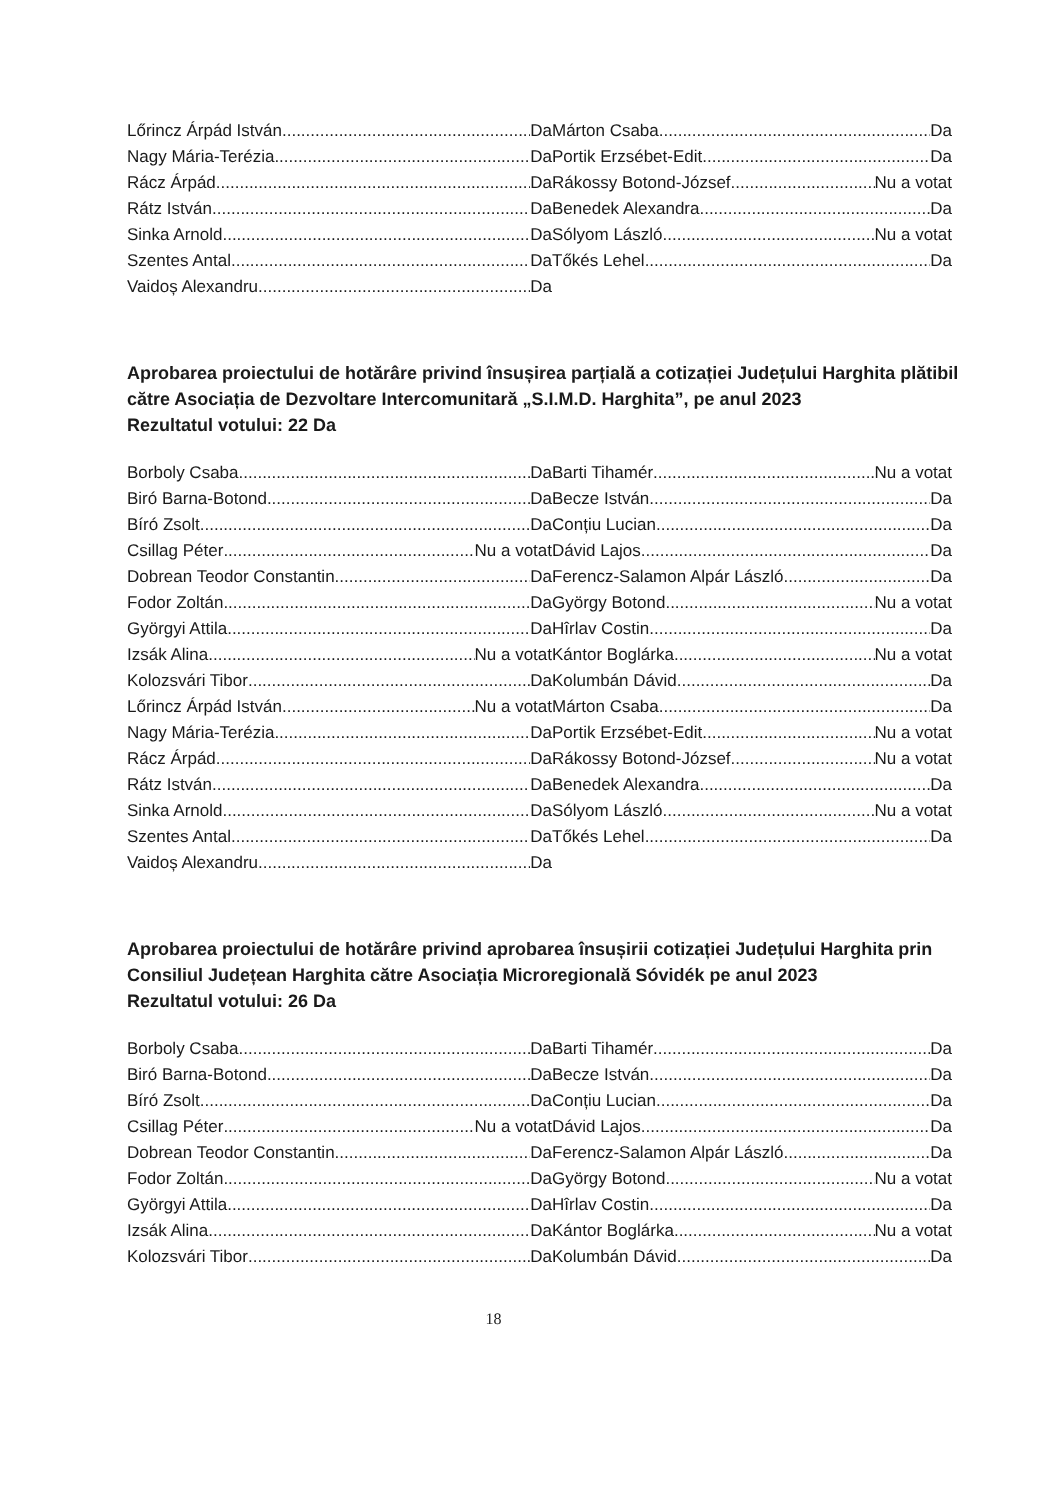Lőrincz Árpád István Da
Nagy Mária-Terézia Da
Rácz Árpád Da
Rátz István Da
Sinka Arnold Da
Szentes Antal Da
Vaidoș Alexandru Da
Márton Csaba Da
Portik Erzsébet-Edit Da
Rákossy Botond-József Nu a votat
Benedek Alexandra Da
Sólyom László Nu a votat
Tőkés Lehel Da
Aprobarea proiectului de hotărâre privind însușirea parțială a cotizației Județului Harghita plătibil către Asociația de Dezvoltare Intercomunitară „S.I.M.D. Harghita”, pe anul 2023
Rezultatul votului: 22 Da
Borboly Csaba Da
Biró Barna-Botond Da
Bíró Zsolt Da
Csillag Péter Nu a votat
Dobrean Teodor Constantin Da
Fodor Zoltán Da
Györgyi Attila Da
Izsák Alina Nu a votat
Kolozsvári Tibor Da
Lőrincz Árpád István Nu a votat
Nagy Mária-Terézia Da
Rácz Árpád Da
Rátz István Da
Sinka Arnold Da
Szentes Antal Da
Vaidoș Alexandru Da
Barti Tihamér Nu a votat
Becze István Da
Conțiu Lucian Da
Dávid Lajos Da
Ferencz-Salamon Alpár László Da
György Botond Nu a votat
Hîrlav Costin Da
Kántor Boglárka Nu a votat
Kolumbán Dávid Da
Márton Csaba Da
Portik Erzsébet-Edit Nu a votat
Rákossy Botond-József Nu a votat
Benedek Alexandra Da
Sólyom László Nu a votat
Tőkés Lehel Da
Aprobarea proiectului de hotărâre privind aprobarea însușirii cotizației Județului Harghita prin Consiliul Județean Harghita către Asociația Microregională Sóvidék pe anul 2023
Rezultatul votului: 26 Da
Borboly Csaba Da
Biró Barna-Botond Da
Bíró Zsolt Da
Csillag Péter Nu a votat
Dobrean Teodor Constantin Da
Fodor Zoltán Da
Györgyi Attila Da
Izsák Alina Da
Kolozsvári Tibor Da
Barti Tihamér Da
Becze István Da
Conțiu Lucian Da
Dávid Lajos Da
Ferencz-Salamon Alpár László Da
György Botond Nu a votat
Hîrlav Costin Da
Kántor Boglárka Nu a votat
Kolumbán Dávid Da
18